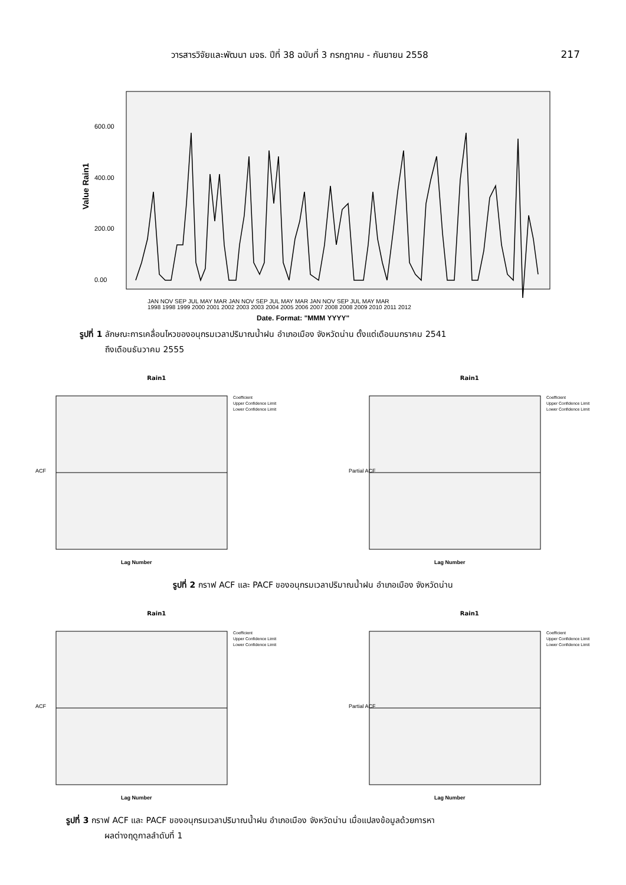วารสารวิจัยและพัฒนา มจธ. ปีที่ 38 ฉบับที่ 3 กรกฎาคม - กันยายน 2558 217
Value Rain1
600.00
400.00
200.00
0.00
JAN NOV SEP JUL MAY MAR JAN NOV SEP JUL MAY MAR JAN NOV SEP JUL MAY MAR
1998 1998 1999 2000 2001 2002 2003 2003 2004 2005 2006 2007 2008 2008 2009 2010 2011 2012
Date. Format: "MMM YYYY"
รูปที่ 1 ลักษณะการเคลื่อนไหวของอนุกรมเวลาปริมาณน้ำฝน อำเภอเมือง จังหวัดน่าน ตั้งแต่เดือนมกราคม 2541
ถึงเดือนธันวาคม 2555
Rain1
ACF
Coefficient
Upper Confidence Limit
Lower Confidence Limit
Lag Number
Rain1
Partial ACF
Coefficient
Upper Confidence Limit
Lower Confidence Limit
Lag Number
รูปที่ 2 กราฟ ACF และ PACF ของอนุกรมเวลาปริมาณน้ำฝน อำเภอเมือง จังหวัดน่าน
Rain1
ACF
Coefficient
Upper Confidence Limit
Lower Confidence Limit
Lag Number
Rain1
Partial ACF
Coefficient
Upper Confidence Limit
Lower Confidence Limit
Lag Number
รูปที่ 3 กราฟ ACF และ PACF ของอนุกรมเวลาปริมาณน้ำฝน อำเภอเมือง จังหวัดน่าน เมื่อแปลงข้อมูลด้วยการหา
ผลต่างฤดูกาลลำดับที่ 1